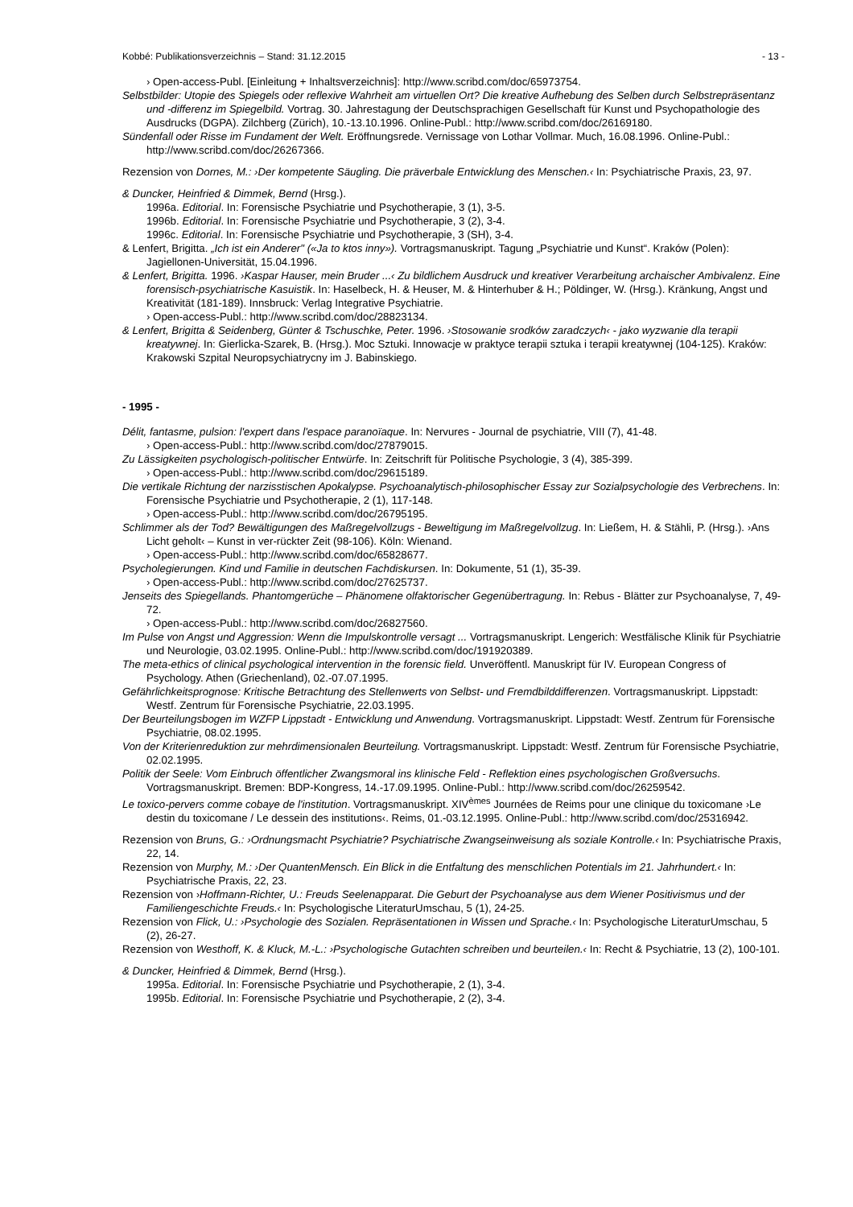Kobbé: Publikationsverzeichnis – Stand: 31.12.2015 - 13 -
› Open-access-Publ. [Einleitung + Inhaltsverzeichnis]: http://www.scribd.com/doc/65973754.
Selbstbilder: Utopie des Spiegels oder reflexive Wahrheit am virtuellen Ort? Die kreative Aufhebung des Selben durch Selbstrepräsentanz und -differenz im Spiegelbild. Vortrag. 30. Jahrestagung der Deutschsprachigen Gesellschaft für Kunst und Psychopathologie des Ausdrucks (DGPA). Zilchberg (Zürich), 10.-13.10.1996. Online-Publ.: http://www.scribd.com/doc/26169180.
Sündenfall oder Risse im Fundament der Welt. Eröffnungsrede. Vernissage von Lothar Vollmar. Much, 16.08.1996. Online-Publ.: http://www.scribd.com/doc/26267366.
Rezension von Dornes, M.: ›Der kompetente Säugling. Die präverbale Entwicklung des Menschen.‹ In: Psychiatrische Praxis, 23, 97.
& Duncker, Heinfried & Dimmek, Bernd (Hrsg.).
1996a. Editorial. In: Forensische Psychiatrie und Psychotherapie, 3 (1), 3-5.
1996b. Editorial. In: Forensische Psychiatrie und Psychotherapie, 3 (2), 3-4.
1996c. Editorial. In: Forensische Psychiatrie und Psychotherapie, 3 (SH), 3-4.
& Lenfert, Brigitta. „Ich ist ein Anderer" («Ja to ktos inny»). Vortragsmanuskript. Tagung „Psychiatrie und Kunst“. Kraków (Polen): Jagiellonen-Universität, 15.04.1996.
& Lenfert, Brigitta. 1996. ›Kaspar Hauser, mein Bruder ...‹ Zu bildlichem Ausdruck und kreativer Verarbeitung archaischer Ambivalenz. Eine forensisch-psychiatrische Kasuistik. In: Haselbeck, H. & Heuser, M. & Hinterhuber & H.; Pöldinger, W. (Hrsg.). Kränkung, Angst und Kreativität (181-189). Innsbruck: Verlag Integrative Psychiatrie.
› Open-access-Publ.: http://www.scribd.com/doc/28823134.
& Lenfert, Brigitta & Seidenberg, Günter & Tschuschke, Peter. 1996. ›Stosowanie srodków zaradczych‹ - jako wyzwanie dla terapii kreatywnej. In: Gierlicka-Szarek, B. (Hrsg.). Moc Sztuki. Innowacje w praktyce terapii sztuka i terapii kreatywnej (104-125). Kraków: Krakowski Szpital Neuropsychiatrycny im J. Babinskiego.
- 1995 -
Délit, fantasme, pulsion: l'expert dans l'espace paranoïaque. In: Nervures - Journal de psychiatrie, VIII (7), 41-48.
› Open-access-Publ.: http://www.scribd.com/doc/27879015.
Zu Lässigkeiten psychologisch-politischer Entwürfe. In: Zeitschrift für Politische Psychologie, 3 (4), 385-399.
› Open-access-Publ.: http://www.scribd.com/doc/29615189.
Die vertikale Richtung der narzisstischen Apokalypse. Psychoanalytisch-philosophischer Essay zur Sozialpsychologie des Verbrechens. In: Forensische Psychiatrie und Psychotherapie, 2 (1), 117-148.
› Open-access-Publ.: http://www.scribd.com/doc/26795195.
Schlimmer als der Tod? Bewältigungen des Maßregelvollzugs - Beweltigung im Maßregelvollzug. In: Ließem, H. & Stähli, P. (Hrsg.). ›Ans Licht geholt‹ – Kunst in ver-rückter Zeit (98-106). Köln: Wienand.
› Open-access-Publ.: http://www.scribd.com/doc/65828677.
Psycholegierungen. Kind und Familie in deutschen Fachdiskursen. In: Dokumente, 51 (1), 35-39.
› Open-access-Publ.: http://www.scribd.com/doc/27625737.
Jenseits des Spiegellands. Phantomgerüche – Phänomene olfaktorischer Gegenübertragung. In: Rebus - Blätter zur Psychoanalyse, 7, 49-72.
› Open-access-Publ.: http://www.scribd.com/doc/26827560.
Im Pulse von Angst und Aggression: Wenn die Impulskontrolle versagt ... Vortragsmanuskript. Lengerich: Westfälische Klinik für Psychiatrie und Neurologie, 03.02.1995. Online-Publ.: http://www.scribd.com/doc/191920389.
The meta-ethics of clinical psychological intervention in the forensic field. Unveröffentl. Manuskript für IV. European Congress of Psychology. Athen (Griechenland), 02.-07.07.1995.
Gefährlichkeitsprognose: Kritische Betrachtung des Stellenwerts von Selbst- und Fremdbilddifferenzen. Vortragsmanuskript. Lippstadt: Westf. Zentrum für Forensische Psychiatrie, 22.03.1995.
Der Beurteilungsbogen im WZFP Lippstadt - Entwicklung und Anwendung. Vortragsmanuskript. Lippstadt: Westf. Zentrum für Forensische Psychiatrie, 08.02.1995.
Von der Kriterienreduktion zur mehrdimensionalen Beurteilung. Vortragsmanuskript. Lippstadt: Westf. Zentrum für Forensische Psychiatrie, 02.02.1995.
Politik der Seele: Vom Einbruch öffentlicher Zwangsmoral ins klinische Feld - Reflektion eines psychologischen Großversuchs. Vortragsmanuskript. Bremen: BDP-Kongress, 14.-17.09.1995. Online-Publ.: http://www.scribd.com/doc/26259542.
Le toxico-pervers comme cobaye de l'institution. Vortragsmanuskript. XIV<sup>èmes</sup> Journées de Reims pour une clinique du toxicomane ›Le destin du toxicomane / Le dessein des institutions‹. Reims, 01.-03.12.1995. Online-Publ.: http://www.scribd.com/doc/25316942.
Rezension von Bruns, G.: ›Ordnungsmacht Psychiatrie? Psychiatrische Zwangseinweisung als soziale Kontrolle.‹ In: Psychiatrische Praxis, 22, 14.
Rezension von Murphy, M.: ›Der QuantenMensch. Ein Blick in die Entfaltung des menschlichen Potentials im 21. Jahrhundert.‹ In: Psychiatrische Praxis, 22, 23.
Rezension von ›Hoffmann-Richter, U.: Freuds Seelenapparat. Die Geburt der Psychoanalyse aus dem Wiener Positivismus und der Familiengeschichte Freuds.‹ In: Psychologische LiteraturUmschau, 5 (1), 24-25.
Rezension von Flick, U.: ›Psychologie des Sozialen. Repräsentationen in Wissen und Sprache.‹ In: Psychologische LiteraturUmschau, 5 (2), 26-27.
Rezension von Westhoff, K. & Kluck, M.-L.: ›Psychologische Gutachten schreiben und beurteilen.‹ In: Recht & Psychiatrie, 13 (2), 100-101.
& Duncker, Heinfried & Dimmek, Bernd (Hrsg.).
1995a. Editorial. In: Forensische Psychiatrie und Psychotherapie, 2 (1), 3-4.
1995b. Editorial. In: Forensische Psychiatrie und Psychotherapie, 2 (2), 3-4.